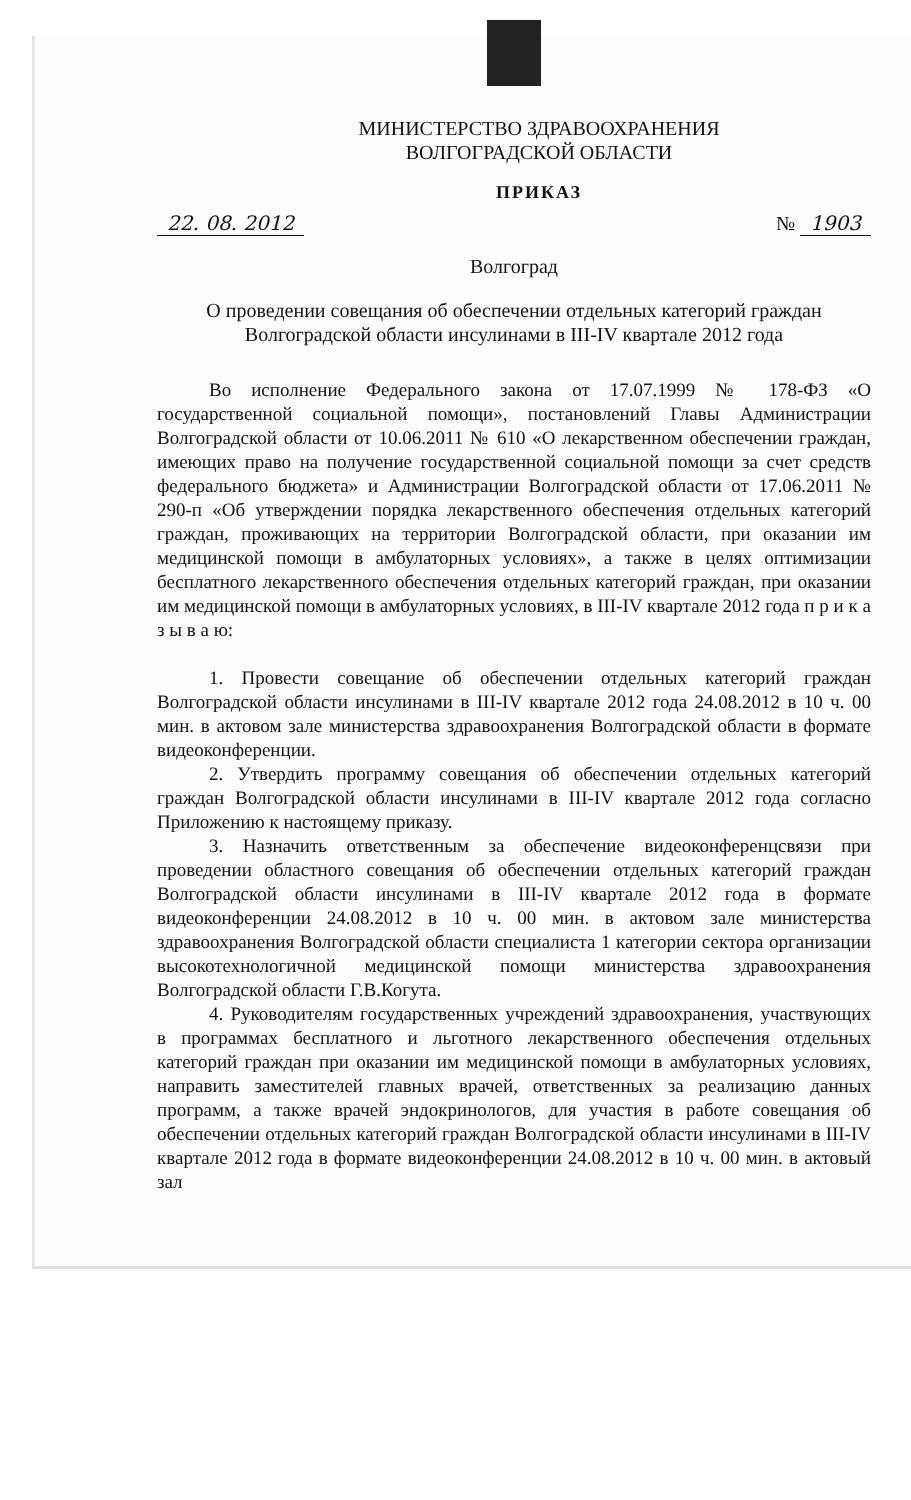МИНИСТЕРСТВО ЗДРАВООХРАНЕНИЯ
ВОЛГОГРАДСКОЙ ОБЛАСТИ
ПРИКАЗ
22. 08. 2012 № 1903
Волгоград
О проведении совещания об обеспечении отдельных категорий граждан
Волгоградской области инсулинами в III-IV квартале 2012 года
Во исполнение Федерального закона от 17.07.1999 № 178-ФЗ «О государственной социальной помощи», постановлений Главы Администрации Волгоградской области от 10.06.2011 № 610 «О лекарственном обеспечении граждан, имеющих право на получение государственной социальной помощи за счет средств федерального бюджета» и Администрации Волгоградской области от 17.06.2011 № 290-п «Об утверждении порядка лекарственного обеспечения отдельных категорий граждан, проживающих на территории Волгоградской области, при оказании им медицинской помощи в амбулаторных условиях», а также в целях оптимизации бесплатного лекарственного обеспечения отдельных категорий граждан, при оказании им медицинской помощи в амбулаторных условиях, в III-IV квартале 2012 года п р и к а з ы в а ю:
1. Провести совещание об обеспечении отдельных категорий граждан Волгоградской области инсулинами в III-IV квартале 2012 года 24.08.2012 в 10 ч. 00 мин. в актовом зале министерства здравоохранения Волгоградской области в формате видеоконференции.
2. Утвердить программу совещания об обеспечении отдельных категорий граждан Волгоградской области инсулинами в III-IV квартале 2012 года согласно Приложению к настоящему приказу.
3. Назначить ответственным за обеспечение видеоконференцсвязи при проведении областного совещания об обеспечении отдельных категорий граждан Волгоградской области инсулинами в III-IV квартале 2012 года в формате видеоконференции 24.08.2012 в 10 ч. 00 мин. в актовом зале министерства здравоохранения Волгоградской области специалиста 1 категории сектора организации высокотехнологичной медицинской помощи министерства здравоохранения Волгоградской области Г.В.Когута.
4. Руководителям государственных учреждений здравоохранения, участвующих в программах бесплатного и льготного лекарственного обеспечения отдельных категорий граждан при оказании им медицинской помощи в амбулаторных условиях, направить заместителей главных врачей, ответственных за реализацию данных программ, а также врачей эндокринологов, для участия в работе совещания об обеспечении отдельных категорий граждан Волгоградской области инсулинами в III-IV квартале 2012 года в формате видеоконференции 24.08.2012 в 10 ч. 00 мин. в актовый зал